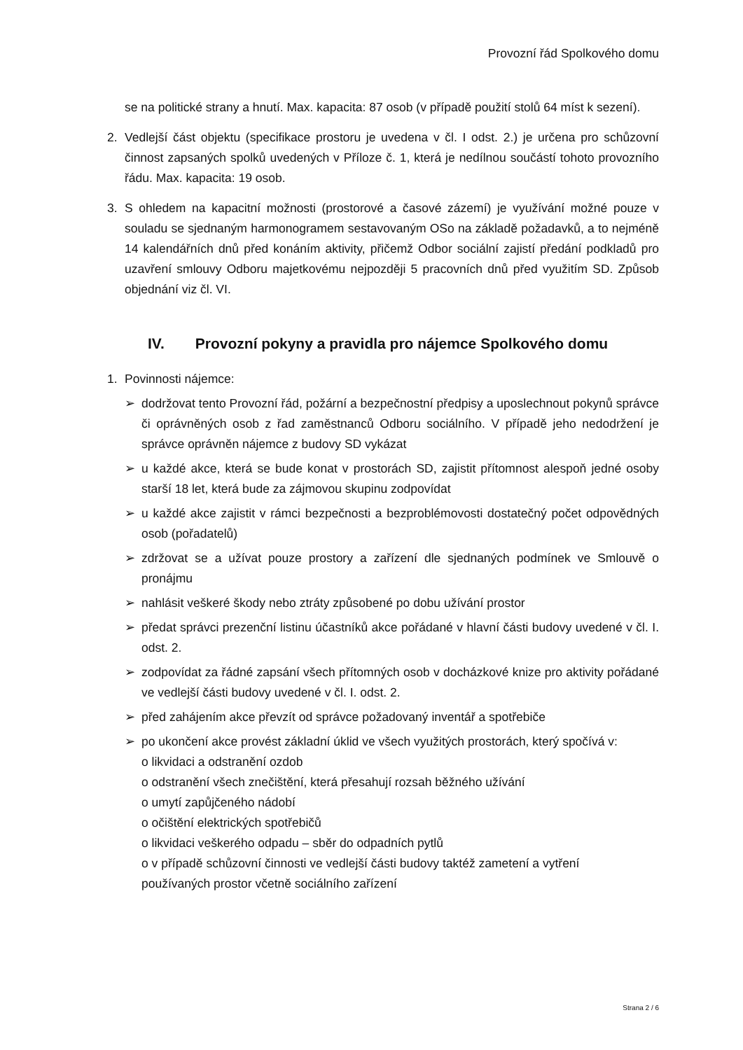Provozní řád Spolkového domu
se na politické strany a hnutí. Max. kapacita: 87 osob (v případě použití stolů 64 míst k sezení).
2. Vedlejší část objektu (specifikace prostoru je uvedena v čl. I odst. 2.) je určena pro schůzovní činnost zapsaných spolků uvedených v Příloze č. 1, která je nedílnou součástí tohoto provozního řádu. Max. kapacita: 19 osob.
3. S ohledem na kapacitní možnosti (prostorové a časové zázemí) je využívání možné pouze v souladu se sjednaným harmonogramem sestavovaným OSo na základě požadavků, a to nejméně 14 kalendářních dnů před konáním aktivity, přičemž Odbor sociální zajistí předání podkladů pro uzavření smlouvy Odboru majetkovému nejpozději 5 pracovních dnů před využitím SD. Způsob objednání viz čl. VI.
IV. Provozní pokyny a pravidla pro nájemce Spolkového domu
1. Povinnosti nájemce:
➢ dodržovat tento Provozní řád, požární a bezpečnostní předpisy a uposlechnout pokynů správce či oprávněných osob z řad zaměstnanců Odboru sociálního. V případě jeho nedodržení je správce oprávněn nájemce z budovy SD vykázat
➢ u každé akce, která se bude konat v prostorách SD, zajistit přítomnost alespoň jedné osoby starší 18 let, která bude za zájmovou skupinu zodpovídat
➢ u každé akce zajistit v rámci bezpečnosti a bezproblémovosti dostatečný počet odpovědných osob (pořadatelů)
➢ zdržovat se a užívat pouze prostory a zařízení dle sjednaných podmínek ve Smlouvě o pronájmu
➢ nahlásit veškeré škody nebo ztráty způsobené po dobu užívání prostor
➢ předat správci prezenční listinu účastníků akce pořádané v hlavní části budovy uvedené v čl. I. odst. 2.
➢ zodpovídat za řádné zapsání všech přítomných osob v docházkové knize pro aktivity pořádané ve vedlejší části budovy uvedené v čl. I. odst. 2.
➢ před zahájením akce převzít od správce požadovaný inventář a spotřebiče
➢ po ukončení akce provést základní úklid ve všech využitých prostorách, který spočívá v:
o likvidaci a odstranění ozdob
o odstranění všech znečištění, která přesahují rozsah běžného užívání
o umytí zapůjčeného nádobí
o očištění elektrických spotřebičů
o likvidaci veškerého odpadu – sběr do odpadních pytlů
o v případě schůzovní činnosti ve vedlejší části budovy taktéž zametení a vytření
používaných prostor včetně sociálního zařízení
Strana 2 / 6